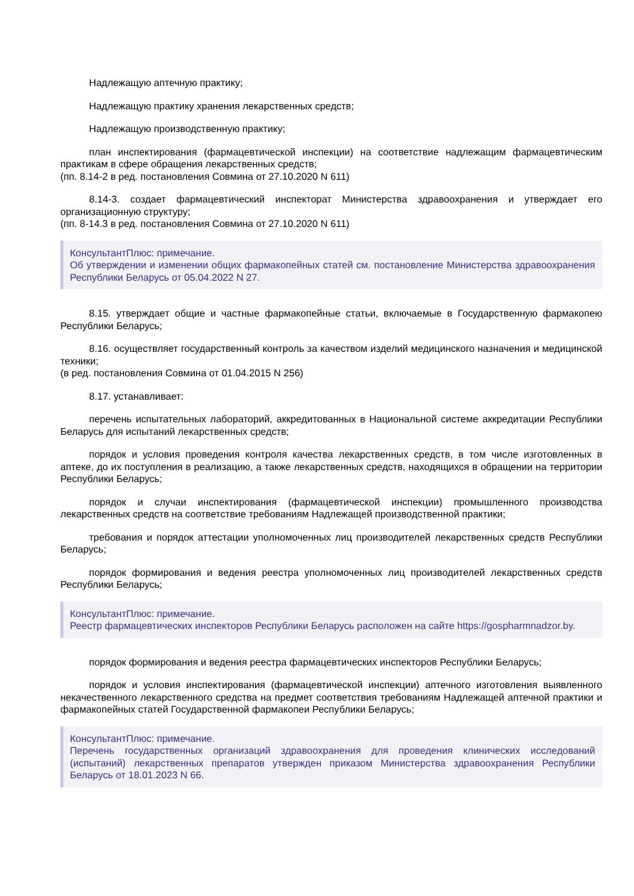Надлежащую аптечную практику;
Надлежащую практику хранения лекарственных средств;
Надлежащую производственную практику;
план инспектирования (фармацевтической инспекции) на соответствие надлежащим фармацевтическим практикам в сфере обращения лекарственных средств;
(пп. 8.14-2 в ред. постановления Совмина от 27.10.2020 N 611)
8.14-3. создает фармацевтический инспекторат Министерства здравоохранения и утверждает его организационную структуру;
(пп. 8-14.3 в ред. постановления Совмина от 27.10.2020 N 611)
КонсультантПлюс: примечание.
Об утверждении и изменении общих фармакопейных статей см. постановление Министерства здравоохранения Республики Беларусь от 05.04.2022 N 27.
8.15. утверждает общие и частные фармакопейные статьи, включаемые в Государственную фармакопею Республики Беларусь;
8.16. осуществляет государственный контроль за качеством изделий медицинского назначения и медицинской техники;
(в ред. постановления Совмина от 01.04.2015 N 256)
8.17. устанавливает:
перечень испытательных лабораторий, аккредитованных в Национальной системе аккредитации Республики Беларусь для испытаний лекарственных средств;
порядок и условия проведения контроля качества лекарственных средств, в том числе изготовленных в аптеке, до их поступления в реализацию, а также лекарственных средств, находящихся в обращении на территории Республики Беларусь;
порядок и случаи инспектирования (фармацевтической инспекции) промышленного производства лекарственных средств на соответствие требованиям Надлежащей производственной практики;
требования и порядок аттестации уполномоченных лиц производителей лекарственных средств Республики Беларусь;
порядок формирования и ведения реестра уполномоченных лиц производителей лекарственных средств Республики Беларусь;
КонсультантПлюс: примечание.
Реестр фармацевтических инспекторов Республики Беларусь расположен на сайте https://gospharmnadzor.by.
порядок формирования и ведения реестра фармацевтических инспекторов Республики Беларусь;
порядок и условия инспектирования (фармацевтической инспекции) аптечного изготовления выявленного некачественного лекарственного средства на предмет соответствия требованиям Надлежащей аптечной практики и фармакопейных статей Государственной фармакопеи Республики Беларусь;
КонсультантПлюс: примечание.
Перечень государственных организаций здравоохранения для проведения клинических исследований (испытаний) лекарственных препаратов утвержден приказом Министерства здравоохранения Республики Беларусь от 18.01.2023 N 66.